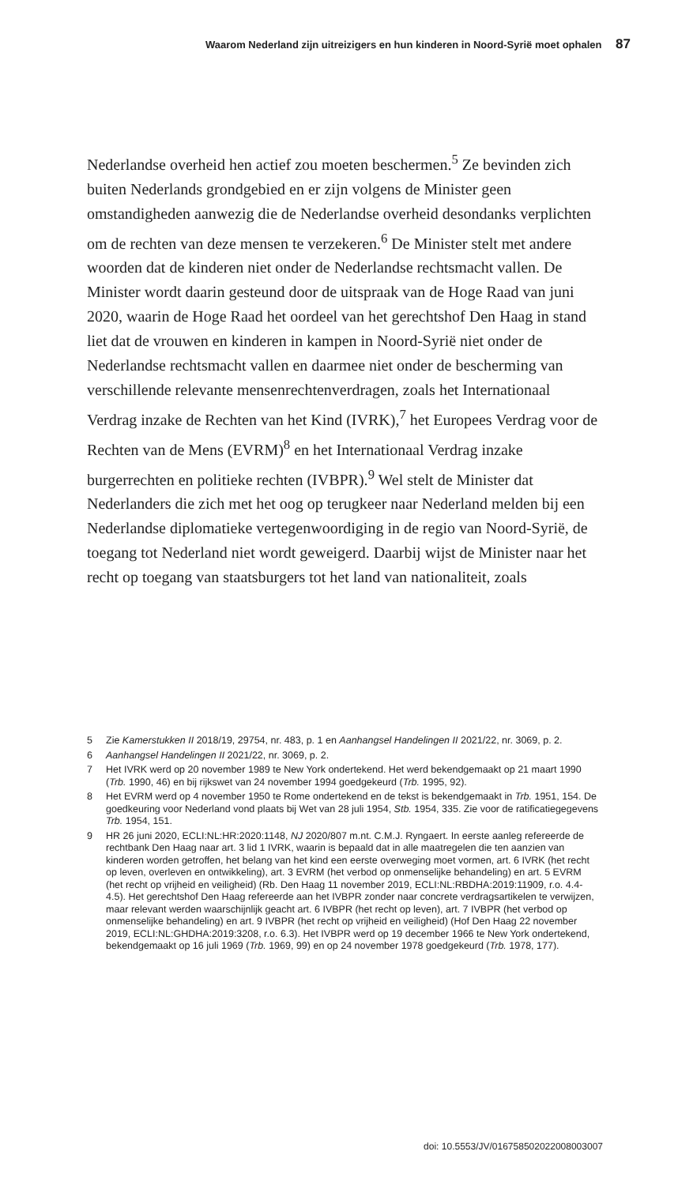Waarom Nederland zijn uitreizigers en hun kinderen in Noord-Syrië moet ophalen 87
Nederlandse overheid hen actief zou moeten beschermen.<sup>5</sup> Ze bevinden zich buiten Nederlands grondgebied en er zijn volgens de Minister geen omstandigheden aanwezig die de Nederlandse overheid desondanks verplichten om de rechten van deze mensen te verzekeren.<sup>6</sup> De Minister stelt met andere woorden dat de kinderen niet onder de Nederlandse rechtsmacht vallen. De Minister wordt daarin gesteund door de uitspraak van de Hoge Raad van juni 2020, waarin de Hoge Raad het oordeel van het gerechtshof Den Haag in stand liet dat de vrouwen en kinderen in kampen in Noord-Syrië niet onder de Nederlandse rechtsmacht vallen en daarmee niet onder de bescherming van verschillende relevante mensenrechtenverdragen, zoals het Internationaal Verdrag inzake de Rechten van het Kind (IVRK),<sup>7</sup> het Europees Verdrag voor de Rechten van de Mens (EVRM)<sup>8</sup> en het Internationaal Verdrag inzake burgerrechten en politieke rechten (IVBPR).<sup>9</sup> Wel stelt de Minister dat Nederlanders die zich met het oog op terugkeer naar Nederland melden bij een Nederlandse diplomatieke vertegenwoordiging in de regio van Noord-Syrië, de toegang tot Nederland niet wordt geweigerd. Daarbij wijst de Minister naar het recht op toegang van staatsburgers tot het land van nationaliteit, zoals
5 Zie Kamerstukken II 2018/19, 29754, nr. 483, p. 1 en Aanhangsel Handelingen II 2021/22, nr. 3069, p. 2.
6 Aanhangsel Handelingen II 2021/22, nr. 3069, p. 2.
7 Het IVRK werd op 20 november 1989 te New York ondertekend. Het werd bekendgemaakt op 21 maart 1990 (Trb. 1990, 46) en bij rijkswet van 24 november 1994 goedgekeurd (Trb. 1995, 92).
8 Het EVRM werd op 4 november 1950 te Rome ondertekend en de tekst is bekendgemaakt in Trb. 1951, 154. De goedkeuring voor Nederland vond plaats bij Wet van 28 juli 1954, Stb. 1954, 335. Zie voor de ratificatiegegevens Trb. 1954, 151.
9 HR 26 juni 2020, ECLI:NL:HR:2020:1148, NJ 2020/807 m.nt. C.M.J. Ryngaert. In eerste aanleg refereerde de rechtbank Den Haag naar art. 3 lid 1 IVRK, waarin is bepaald dat in alle maatregelen die ten aanzien van kinderen worden getroffen, het belang van het kind een eerste overweging moet vormen, art. 6 IVRK (het recht op leven, overleven en ontwikkeling), art. 3 EVRM (het verbod op onmenselijke behandeling) en art. 5 EVRM (het recht op vrijheid en veiligheid) (Rb. Den Haag 11 november 2019, ECLI:NL:RBDHA:2019:11909, r.o. 4.4-4.5). Het gerechtshof Den Haag refereerde aan het IVBPR zonder naar concrete verdragsartikelen te verwijzen, maar relevant werden waarschijnlijk geacht art. 6 IVBPR (het recht op leven), art. 7 IVBPR (het verbod op onmenselijke behandeling) en art. 9 IVBPR (het recht op vrijheid en veiligheid) (Hof Den Haag 22 november 2019, ECLI:NL:GHDHA:2019:3208, r.o. 6.3). Het IVBPR werd op 19 december 1966 te New York ondertekend, bekendgemaakt op 16 juli 1969 (Trb. 1969, 99) en op 24 november 1978 goedgekeurd (Trb. 1978, 177).
doi: 10.5553/JV/016758502022008003007